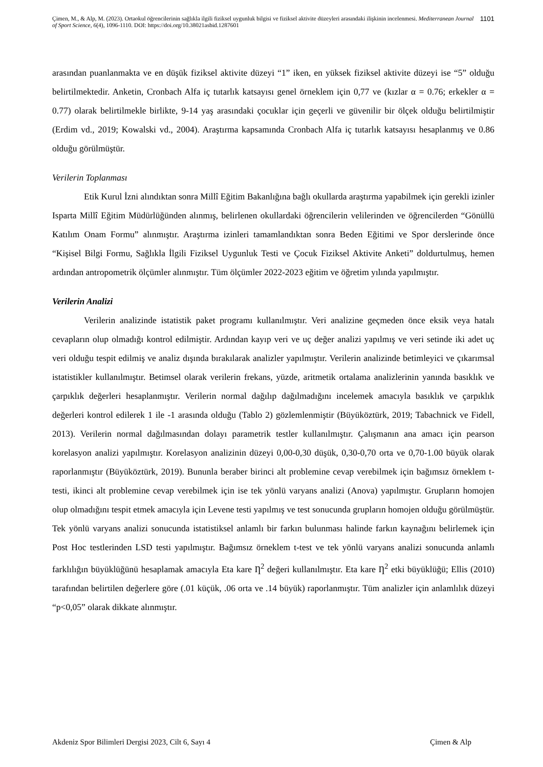Çimen, M., & Alp, M. (2023). Ortaokul öğrencilerinin sağlıkla ilgili fiziksel uygunluk bilgisi ve fiziksel aktivite düzeyleri arasındaki ilişkinin incelenmesi. Mediterranean Journal of Sport Science, 6(4), 1096-1110. DOI: https://doi.org/10.38021asbid.1287601
1101
arasından puanlanmakta ve en düşük fiziksel aktivite düzeyi “1” iken, en yüksek fiziksel aktivite düzeyi ise “5” olduğu belirtilmektedir. Anketin, Cronbach Alfa iç tutarlık katsayısı genel örneklem için 0,77 ve (kızlar α = 0.76; erkekler α = 0.77) olarak belirtilmekle birlikte, 9-14 yaş arasındaki çocuklar için geçerli ve güvenilir bir ölçek olduğu belirtilmiştir (Erdim vd., 2019; Kowalski vd., 2004). Araştırma kapsamında Cronbach Alfa iç tutarlık katsayısı hesaplanmış ve 0.86 olduğu görülmüştür.
Verilerin Toplanması
Etik Kurul İzni alındıktan sonra Millî Eğitim Bakanlığına bağlı okullarda araştırma yapabilmek için gerekli izinler Isparta Millî Eğitim Müdürlüğünden alınmış, belirlenen okullardaki öğrencilerin velilerinden ve öğrencilerden “Gönüllü Katılım Onam Formu” alınmıştır. Araştırma izinleri tamamlandıktan sonra Beden Eğitimi ve Spor derslerinde önce “Kişisel Bilgi Formu, Sağlıkla İlgili Fiziksel Uygunluk Testi ve Çocuk Fiziksel Aktivite Anketi” doldurtulmuş, hemen ardından antropometrik ölçümler alınmıştır. Tüm ölçümler 2022-2023 eğitim ve öğretim yılında yapılmıştır.
Verilerin Analizi
Verilerin analizinde istatistik paket programı kullanılmıştır. Veri analizine geçmeden önce eksik veya hatalı cevapların olup olmadığı kontrol edilmiştir. Ardından kayıp veri ve uç değer analizi yapılmış ve veri setinde iki adet uç veri olduğu tespit edilmiş ve analiz dışında bırakılarak analizler yapılmıştır. Verilerin analizinde betimleyici ve çıkarımsal istatistikler kullanılmıştır. Betimsel olarak verilerin frekans, yüzde, aritmetik ortalama analizlerinin yanında basıklık ve çarpıklık değerleri hesaplanmıştır. Verilerin normal dağılıp dağılmadığını incelemek amacıyla basıklık ve çarpıklık değerleri kontrol edilerek 1 ile -1 arasında olduğu (Tablo 2) gözlemlenmiştir (Büyüköztürk, 2019; Tabachnick ve Fidell, 2013). Verilerin normal dağılmasından dolayı parametrik testler kullanılmıştır. Çalışmanın ana amacı için pearson korelasyon analizi yapılmıştır. Korelasyon analizinin düzeyi 0,00-0,30 düşük, 0,30-0,70 orta ve 0,70-1.00 büyük olarak raporlanmıştır (Büyüköztürk, 2019). Bununla beraber birinci alt problemine cevap verebilmek için bağımsız örneklem t-testi, ikinci alt problemine cevap verebilmek için ise tek yönlü varyans analizi (Anova) yapılmıştır. Grupların homojen olup olmadığını tespit etmek amacıyla için Levene testi yapılmış ve test sonucunda grupların homojen olduğu görülmüştür. Tek yönlü varyans analizi sonucunda istatistiksel anlamlı bir farkın bulunması halinde farkın kaynağını belirlemek için Post Hoc testlerinden LSD testi yapılmıştır. Bağımsız örneklem t-test ve tek yönlü varyans analizi sonucunda anlamlı farklılığın büyüklüğünü hesaplamak amacıyla Eta kare Ƞ<sup>2</sup> değeri kullanılmıştır. Eta kare Ƞ<sup>2</sup> etki büyüklüğü; Ellis (2010) tarafından belirtilen değerlere göre (.01 küçük, .06 orta ve .14 büyük) raporlanmıştır. Tüm analizler için anlamlılık düzeyi “p<0,05” olarak dikkate alınmıştır.
Akdeniz Spor Bilimleri Dergisi 2023, Cilt 6, Sayı 4 Çimen & Alp